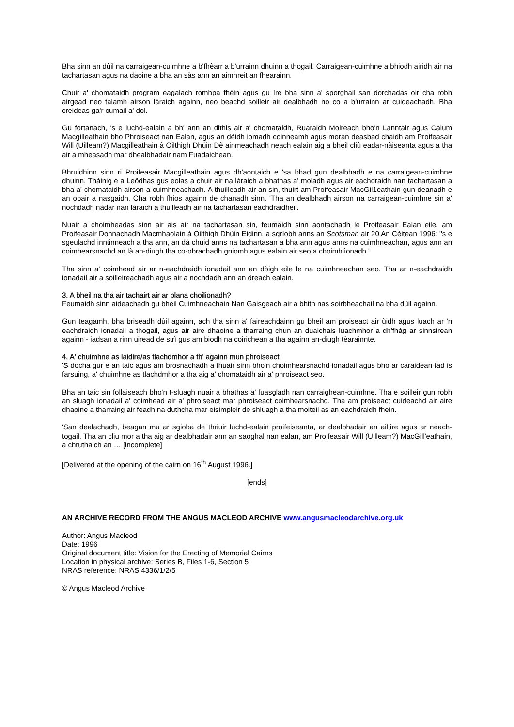Bha sinn an dùil na carraigean-cuimhne a b'fhèarr a b'urrainn dhuinn a thogail. Carraigean-cuimhne a bhiodh airidh air na tachartasan agus na daoine a bha an sàs ann an aimhreit an fhearainn.
Chuir a' chomataidh program eagalach romhpa fhèin agus gu ìre bha sinn a' sporghail san dorchadas oir cha robh airgead neo talamh airson làraich againn, neo beachd soilleir air dealbhadh no co a b'urrainn ar cuideachadh. Bha creideas ga'r cumail a' dol.
Gu fortanach, 's e luchd-ealain a bh' ann an dithis air a' chomataidh, Ruaraidh Moireach bho'n Lanntair agus Calum Macgilleathain bho Phroiseact nan Ealan, agus an dèidh iomadh coinneamh agus moran deasbad chaidh am Proifeasair Will (Uilleam?) Macgilleathain à Oilthigh Dhüin Dè ainmeachadh neach ealain aig a bheil cliù eadar-nàiseanta agus a tha air a mheasadh mar dhealbhadair nam Fuadaichean.
Bhruidhinn sinn ri Proifeasair Macgilleathain agus dh'aontaich e 'sa bhad gun dealbhadh e na carraigean-cuimhne dhuinn. Thàinig e a Leôdhas gus eolas a chuir air na làraich a bhathas a' moladh agus air eachdraidh nan tachartasan a bha a' chomataidh airson a cuimhneachadh. A thuilleadh air an sin, thuirt am Proifeasair MacGil1eathain gun deanadh e an obair a nasgaidh. Cha robh fhios againn de chanadh sinn. 'Tha an dealbhadh airson na carraigean-cuimhne sin a' nochdadh nàdar nan làraich a thuilleadh air na tachartasan eachdraidheil.
Nuair a choimheadas sinn air ais air na tachartasan sin, feumaidh sinn aontachadh le Proifeasair Ealan eile, am Proifeasair Donnachadh Macmhaolain à Oilthigh Dhùin Eidinn, a sgrìobh anns an Scotsman air 20 An Cèitean 1996: ''s e sgeulachd inntinneach a tha ann, an dà chuid anns na tachartasan a bha ann agus anns na cuimhneachan, agus ann an coimhearsnachd an là an-diugh tha co-obrachadh gniomh agus ealain air seo a choimhlìonadh.'
Tha sinn a' coimhead air ar n-eachdraidh ionadail ann an dòigh eile le na cuimhneachan seo. Tha ar n-eachdraidh ionadail air a soilleireachadh agus air a nochdadh ann an dreach ealain.
3. A bheil na tha air tachairt air ar plana choilionadh?
Feumaidh sinn aideachadh gu bheil Cuimhneachain Nan Gaisgeach air a bhith nas soirbheachail na bha dùil againn.
Gun teagamh, bha briseadh dùil againn, ach tha sinn a' faireachdainn gu bheil am proiseact air ùidh agus luach ar 'n eachdraidh ionadail a thogail, agus air aire dhaoine a tharraing chun an dualchais luachmhor a dh'fhàg ar sinnsirean againn - iadsan a rinn uiread de strì gus am biodh na coirichean a tha againn an-diugh tèarainnte.
4. A' chuimhne as laidire/as tlachdmhor a th' againn mun phroiseact
'S docha gur e an taic agus am brosnachadh a fhuair sinn bho'n choimhearsnachd ionadail agus bho ar caraidean fad is farsuing, a' chuimhne as tlachdmhor a tha aig a' chomataidh air a' phroiseact seo.
Bha an taic sin follaiseach bho'n t-sluagh nuair a bhathas a' fuasgladh nan carraighean-cuimhne. Tha e soilleir gun robh an sluagh ionadail a' coimhead air a' phroiseact mar phroiseact coimhearsnachd. Tha am proiseact cuideachd air aire dhaoine a tharraing air feadh na duthcha mar eisimpleir de shluagh a tha moiteil as an eachdraidh fhein.
'San dealachadh, beagan mu ar sgioba de thriuir luchd-ealain proifeiseanta, ar dealbhadair an ailtire agus ar neach-togail. Tha an cliu mor a tha aig ar dealbhadair ann an saoghal nan ealan, am Proifeasair Will (Uilleam?) MacGill'eathain, a chruthaich an … [incomplete]
[Delivered at the opening of the cairn on 16<sup>th</sup> August 1996.]
[ends]
AN ARCHIVE RECORD FROM THE ANGUS MACLEOD ARCHIVE www.angusmacleodarchive.org.uk
Author: Angus Macleod
Date: 1996
Original document title: Vision for the Erecting of Memorial Cairns
Location in physical archive: Series B, Files 1-6, Section 5
NRAS reference: NRAS 4336/1/2/5
© Angus Macleod Archive